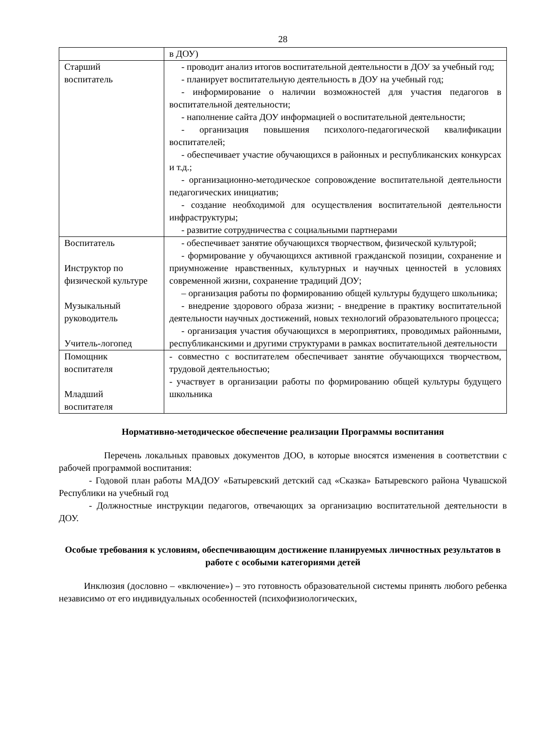28
| | в ДОУ) |
| Старший воспитатель | - проводит анализ итогов воспитательной деятельности в ДОУ за учебный год; - планирует воспитательную деятельность в ДОУ на учебный год; - информирование о наличии возможностей для участия педагогов в воспитательной деятельности; - наполнение сайта ДОУ информацией о воспитательной деятельности; - организация повышения психолого-педагогической квалификации воспитателей; - обеспечивает участие обучающихся в районных и республиканских конкурсах и т.д.; - организационно-методическое сопровождение воспитательной деятельности педагогических инициатив; - создание необходимой для осуществления воспитательной деятельности инфраструктуры; - развитие сотрудничества с социальными партнерами |
| Воспитатель Инструктор по физической культуре Музыкальный руководитель Учитель-логопед | - обеспечивает занятие обучающихся творчеством, физической культурой; - формирование у обучающихся активной гражданской позиции, сохранение и приумножение нравственных, культурных и научных ценностей в условиях современной жизни, сохранение традиций ДОУ; – организация работы по формированию общей культуры будущего школьника; - внедрение здорового образа жизни; - внедрение в практику воспитательной деятельности научных достижений, новых технологий образовательного процесса; - организация участия обучающихся в мероприятиях, проводимых районными, республиканскими и другими структурами в рамках воспитательной деятельности |
| Помощник воспитателя Младший воспитателя | - совместно с воспитателем обеспечивает занятие обучающихся творчеством, трудовой деятельностью; - участвует в организации работы по формированию общей культуры будущего школьника |
Нормативно-методическое обеспечение реализации Программы воспитания
Перечень локальных правовых документов ДОО, в которые вносятся изменения в соответствии с рабочей программой воспитания:
- Годовой план работы МАДОУ «Батыревский детский сад «Сказка» Батыревского района Чувашской Республики на учебный год
- Должностные инструкции педагогов, отвечающих за организацию воспитательной деятельности в ДОУ.
Особые требования к условиям, обеспечивающим достижение планируемых личностных результатов в работе с особыми категориями детей
Инклюзия (дословно – «включение») – это готовность образовательной системы принять любого ребенка независимо от его индивидуальных особенностей (психофизиологических,